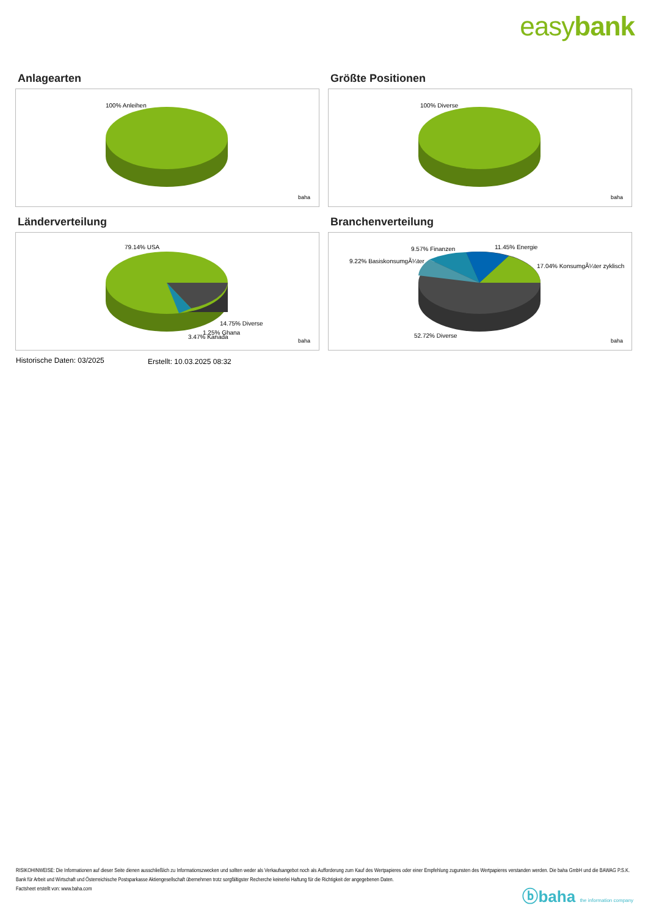easybank
Anlagearten
100% Anleihen
baha
Größte Positionen
100% Diverse
baha
Länderverteilung
79.14% USA
14.75% Diverse
1.25% Ghana
3.47% Kanada
baha
Branchenverteilung
9.57% Finanzen
11.45% Energie
9.22% BasiskonsumgÃ¼ter
17.04% KonsumgÃ¼ter zyklisch
52.72% Diverse
baha
Historische Daten: 03/2025 Erstellt: 10.03.2025 08:32
RISIKOHINWEISE: Die Informationen auf dieser Seite dienen ausschließlich zu Informationszwecken und sollten weder als Verkaufsangebot noch als Aufforderung zum Kauf des Wertpapieres oder einer Empfehlung zugunsten des Wertpapieres verstanden werden. Die baha GmbH und die BAWAG P.S.K. Bank für Arbeit und Wirtschaft und Österreichische Postsparkasse Aktiengesellschaft übernehmen trotz sorgfältigster Recherche keinerlei Haftung für die Richtigkeit der angegebenen Daten.
Factsheet erstellt von: www.baha.com
ⓑbaha the information company